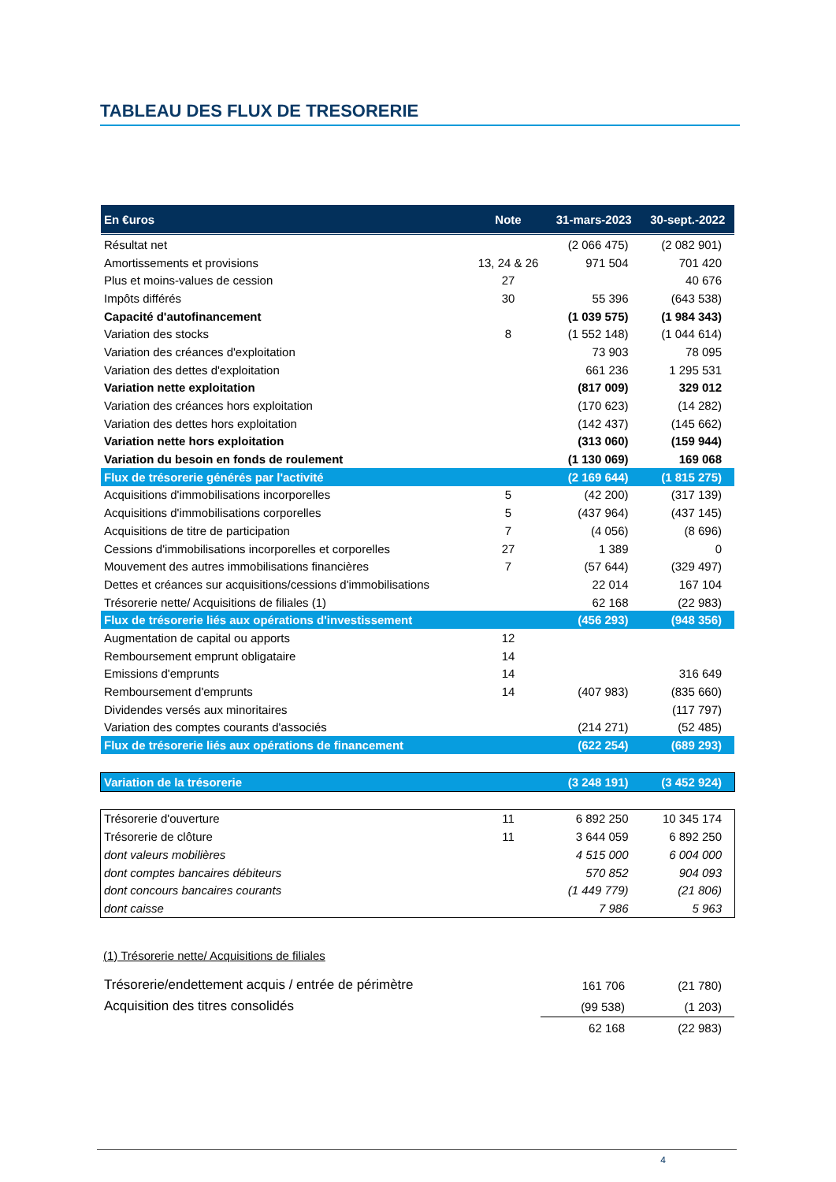TABLEAU DES FLUX DE TRESORERIE
| En €uros | Note | 31-mars-2023 | 30-sept.-2022 |
| --- | --- | --- | --- |
| Résultat net | | (2 066 475) | (2 082 901) |
| Amortissements et provisions | 13, 24 & 26 | 971 504 | 701 420 |
| Plus et moins-values de cession | 27 | | 40 676 |
| Impôts différés | 30 | 55 396 | (643 538) |
| Capacité d'autofinancement | | (1 039 575) | (1 984 343) |
| Variation des stocks | 8 | (1 552 148) | (1 044 614) |
| Variation des créances d'exploitation | | 73 903 | 78 095 |
| Variation des dettes d'exploitation | | 661 236 | 1 295 531 |
| Variation nette exploitation | | (817 009) | 329 012 |
| Variation des créances hors exploitation | | (170 623) | (14 282) |
| Variation des dettes hors exploitation | | (142 437) | (145 662) |
| Variation nette hors exploitation | | (313 060) | (159 944) |
| Variation du besoin en fonds de roulement | | (1 130 069) | 169 068 |
| Flux de trésorerie générés par l'activité | | (2 169 644) | (1 815 275) |
| Acquisitions d'immobilisations incorporelles | 5 | (42 200) | (317 139) |
| Acquisitions d'immobilisations corporelles | 5 | (437 964) | (437 145) |
| Acquisitions de titre de participation | 7 | (4 056) | (8 696) |
| Cessions d'immobilisations incorporelles et corporelles | 27 | 1 389 | 0 |
| Mouvement des autres immobilisations financières | 7 | (57 644) | (329 497) |
| Dettes et créances sur acquisitions/cessions d'immobilisations | | 22 014 | 167 104 |
| Trésorerie nette/ Acquisitions de filiales (1) | | 62 168 | (22 983) |
| Flux de trésorerie liés aux opérations d'investissement | | (456 293) | (948 356) |
| Augmentation de capital ou apports | 12 | | |
| Remboursement emprunt obligataire | 14 | | |
| Emissions d'emprunts | 14 | | 316 649 |
| Remboursement d'emprunts | 14 | (407 983) | (835 660) |
| Dividendes versés aux minoritaires | | | (117 797) |
| Variation des comptes courants d'associés | | (214 271) | (52 485) |
| Flux de trésorerie liés aux opérations de financement | | (622 254) | (689 293) |
| Variation de la trésorerie | | (3 248 191) | (3 452 924) |
| Trésorerie d'ouverture | 11 | 6 892 250 | 10 345 174 |
| Trésorerie de clôture | 11 | 3 644 059 | 6 892 250 |
| dont valeurs mobilières | | 4 515 000 | 6 004 000 |
| dont comptes bancaires débiteurs | | 570 852 | 904 093 |
| dont concours bancaires courants | | (1 449 779) | (21 806) |
| dont caisse | | 7 986 | 5 963 |
(1) Trésorerie nette/ Acquisitions de filiales
| Trésorerie/endettement acquis / entrée de périmètre | 161 706 | (21 780) |
| Acquisition des titres consolidés | (99 538) | (1 203) |
| | 62 168 | (22 983) |
4